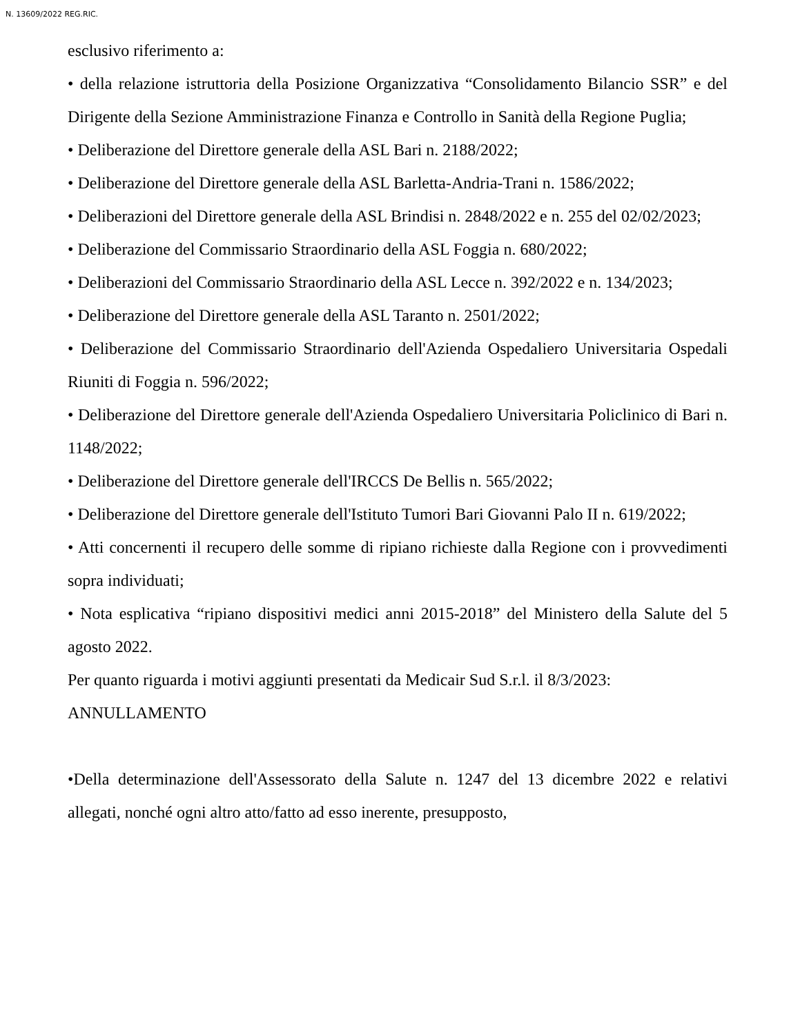N. 13609/2022 REG.RIC.
esclusivo riferimento a:
• della relazione istruttoria della Posizione Organizzativa “Consolidamento Bilancio SSR” e del Dirigente della Sezione Amministrazione Finanza e Controllo in Sanità della Regione Puglia;
• Deliberazione del Direttore generale della ASL Bari n. 2188/2022;
• Deliberazione del Direttore generale della ASL Barletta-Andria-Trani n. 1586/2022;
• Deliberazioni del Direttore generale della ASL Brindisi n. 2848/2022 e n. 255 del 02/02/2023;
• Deliberazione del Commissario Straordinario della ASL Foggia n. 680/2022;
• Deliberazioni del Commissario Straordinario della ASL Lecce n. 392/2022 e n. 134/2023;
• Deliberazione del Direttore generale della ASL Taranto n. 2501/2022;
• Deliberazione del Commissario Straordinario dell'Azienda Ospedaliero Universitaria Ospedali Riuniti di Foggia n. 596/2022;
• Deliberazione del Direttore generale dell'Azienda Ospedaliero Universitaria Policlinico di Bari n. 1148/2022;
• Deliberazione del Direttore generale dell'IRCCS De Bellis n. 565/2022;
• Deliberazione del Direttore generale dell'Istituto Tumori Bari Giovanni Palo II n. 619/2022;
• Atti concernenti il recupero delle somme di ripiano richieste dalla Regione con i provvedimenti sopra individuati;
• Nota esplicativa “ripiano dispositivi medici anni 2015-2018” del Ministero della Salute del 5 agosto 2022.
Per quanto riguarda i motivi aggiunti presentati da Medicair Sud S.r.l. il 8/3/2023:
ANNULLAMENTO
•Della determinazione dell'Assessorato della Salute n. 1247 del 13 dicembre 2022 e relativi allegati, nonché ogni altro atto/fatto ad esso inerente, presupposto,